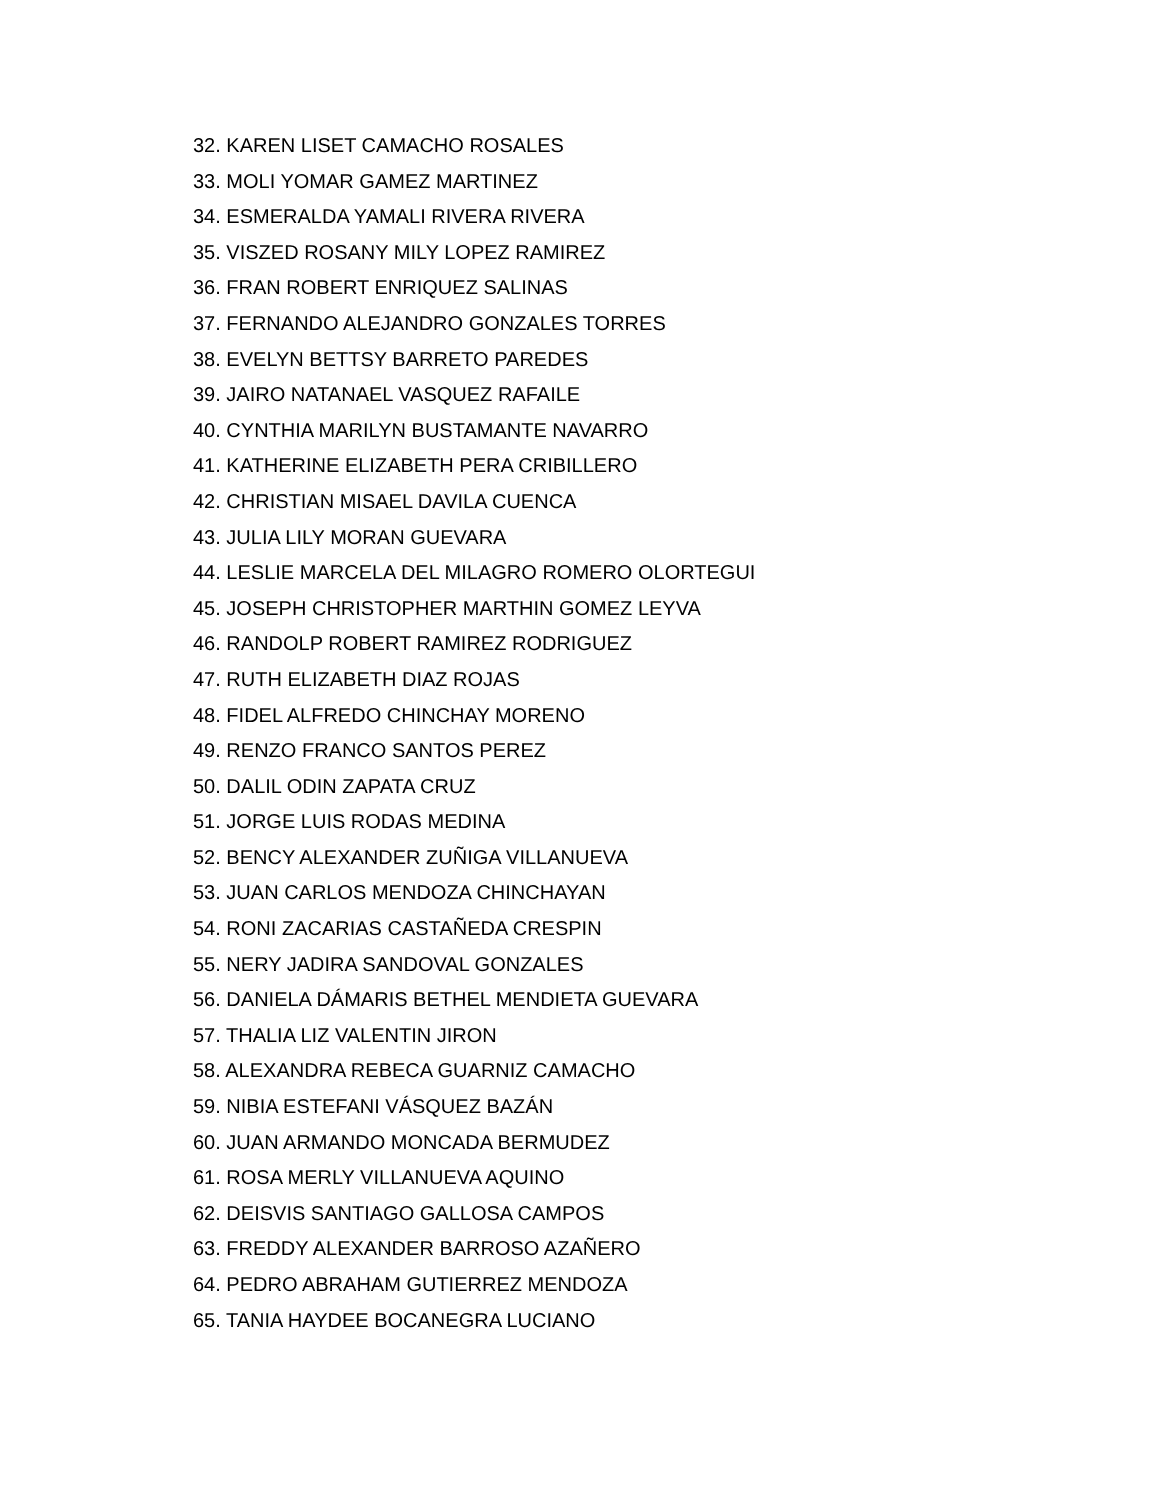32. KAREN LISET CAMACHO ROSALES
33. MOLI YOMAR GAMEZ MARTINEZ
34. ESMERALDA YAMALI RIVERA RIVERA
35. VISZED ROSANY MILY LOPEZ RAMIREZ
36. FRAN ROBERT ENRIQUEZ SALINAS
37. FERNANDO ALEJANDRO GONZALES TORRES
38. EVELYN BETTSY BARRETO PAREDES
39. JAIRO NATANAEL VASQUEZ RAFAILE
40. CYNTHIA MARILYN BUSTAMANTE NAVARRO
41. KATHERINE ELIZABETH PERA CRIBILLERO
42. CHRISTIAN MISAEL DAVILA CUENCA
43. JULIA LILY MORAN GUEVARA
44. LESLIE MARCELA DEL MILAGRO ROMERO OLORTEGUI
45. JOSEPH CHRISTOPHER MARTHIN GOMEZ LEYVA
46. RANDOLP ROBERT RAMIREZ RODRIGUEZ
47. RUTH ELIZABETH DIAZ ROJAS
48. FIDEL ALFREDO CHINCHAY MORENO
49. RENZO FRANCO SANTOS PEREZ
50. DALIL ODIN ZAPATA CRUZ
51. JORGE LUIS RODAS MEDINA
52. BENCY ALEXANDER ZUÑIGA VILLANUEVA
53. JUAN CARLOS MENDOZA CHINCHAYAN
54. RONI ZACARIAS CASTAÑEDA CRESPIN
55. NERY JADIRA SANDOVAL GONZALES
56. DANIELA DÁMARIS BETHEL MENDIETA GUEVARA
57. THALIA LIZ VALENTIN JIRON
58. ALEXANDRA REBECA GUARNIZ CAMACHO
59. NIBIA ESTEFANI VÁSQUEZ BAZÁN
60. JUAN ARMANDO MONCADA BERMUDEZ
61. ROSA MERLY VILLANUEVA AQUINO
62. DEISVIS SANTIAGO GALLOSA CAMPOS
63. FREDDY ALEXANDER BARROSO AZAÑERO
64. PEDRO ABRAHAM GUTIERREZ MENDOZA
65. TANIA HAYDEE BOCANEGRA LUCIANO